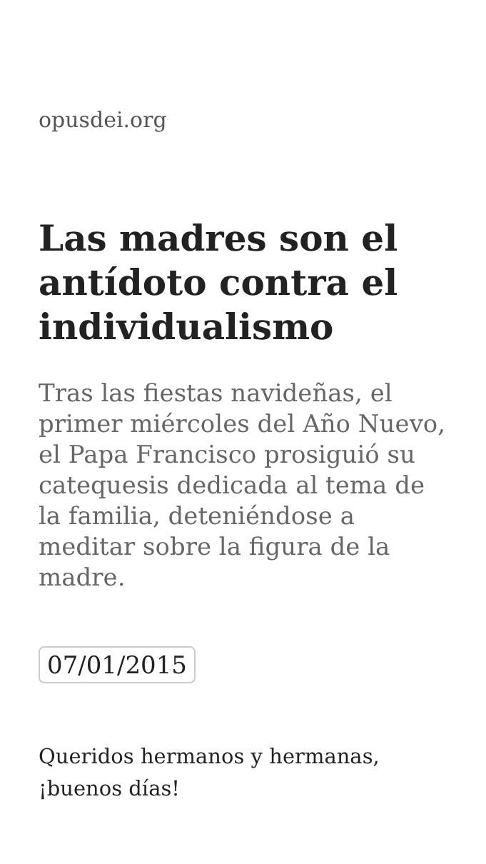opusdei.org
Las madres son el antídoto contra el individualismo
Tras las fiestas navideñas, el primer miércoles del Año Nuevo, el Papa Francisco prosiguió su catequesis dedicada al tema de la familia, deteniéndose a meditar sobre la figura de la madre.
07/01/2015
Queridos hermanos y hermanas, ¡buenos días!